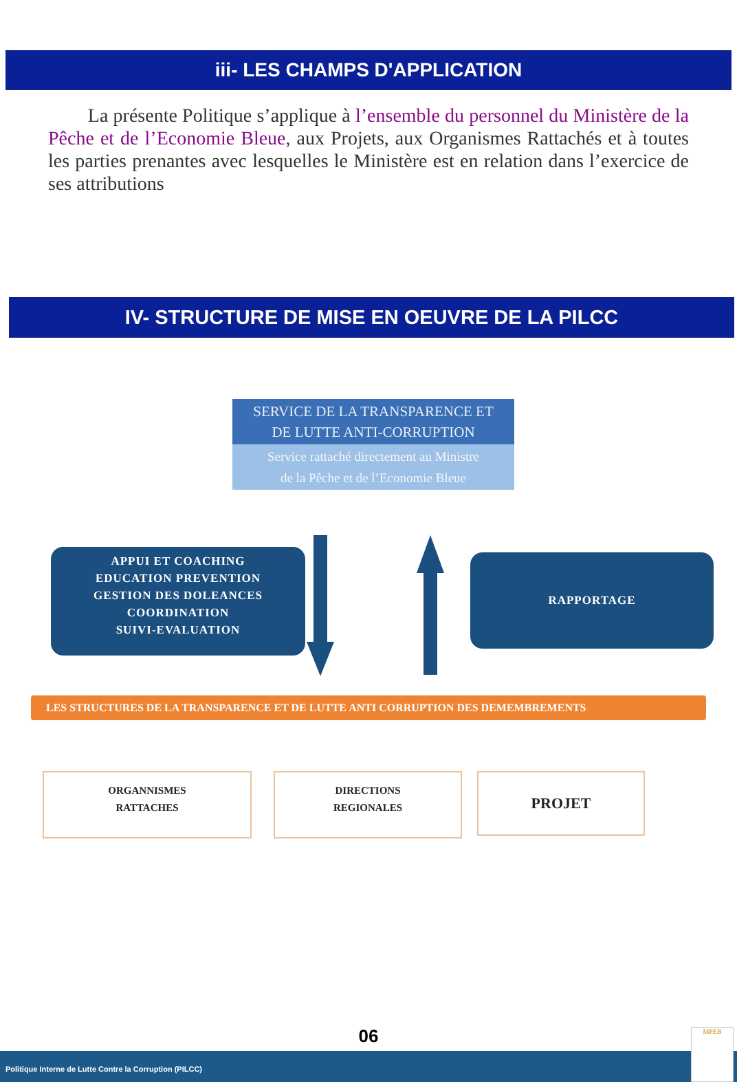iii- LES CHAMPS D'APPLICATION
La présente Politique s’applique à l’ensemble du personnel du Ministère de la Pêche et de l’Economie Bleue, aux Projets, aux Organismes Rattachés et à toutes les parties prenantes avec lesquelles le Ministère est en relation dans l’exercice de ses attributions
IV- STRUCTURE DE MISE EN OEUVRE DE LA PILCC
SERVICE DE LA TRANSPARENCE ET
DE LUTTE ANTI-CORRUPTION
Service rattaché directement au Ministre
de la Pêche et de l’Economie Bleue
APPUI ET COACHING
EDUCATION PREVENTION
GESTION DES DOLEANCES
COORDINATION
SUIVI-EVALUATION
RAPPORTAGE
LES STRUCTURES DE LA TRANSPARENCE ET DE LUTTE ANTI CORRUPTION DES DEMEMBREMENTS
ORGANNISMES
RATTACHES
DIRECTIONS
REGIONALES
PROJET
06
Politique Interne de Lutte Contre la Corruption (PILCC)
MPEB